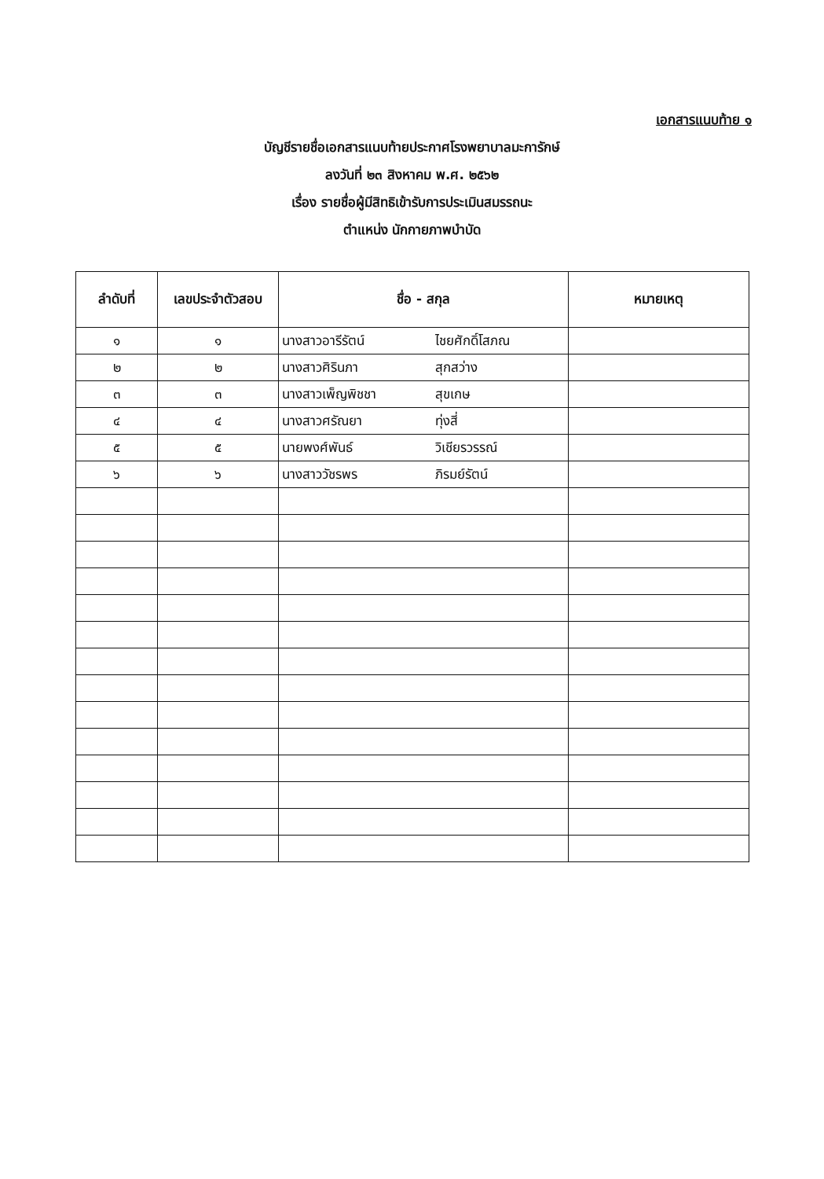เอกสารแนบท้าย ๑
บัญชีรายชื่อเอกสารแนบท้ายประกาศโรงพยาบาลมะการักษ์
ลงวันที่ ๒๓ สิงหาคม พ.ศ. ๒๕๖๒
เรื่อง รายชื่อผู้มีสิทธิเข้ารับการประเมินสมรรถนะ
ตำแหน่ง นักกายภาพบำบัด
| ลำดับที่ | เลขประจำตัวสอบ | ชื่อ - สกุล | หมายเหตุ |
| --- | --- | --- | --- |
| ๑ | ๑ | นางสาวอารีรัตน์ ไชยศักดิ์โสภณ | |
| ๒ | ๒ | นางสาวศิรินภา สุกสว่าง | |
| ๓ | ๓ | นางสาวเพ็ญพิชชา สุขเกษ | |
| ๔ | ๔ | นางสาวศรัณยา ทุ่งสี่ | |
| ๕ | ๕ | นายพงศ์พันธ์ วิเชียรวรรณ์ | |
| ๖ | ๖ | นางสาววัชรพร ภิรมย์รัตน์ | |